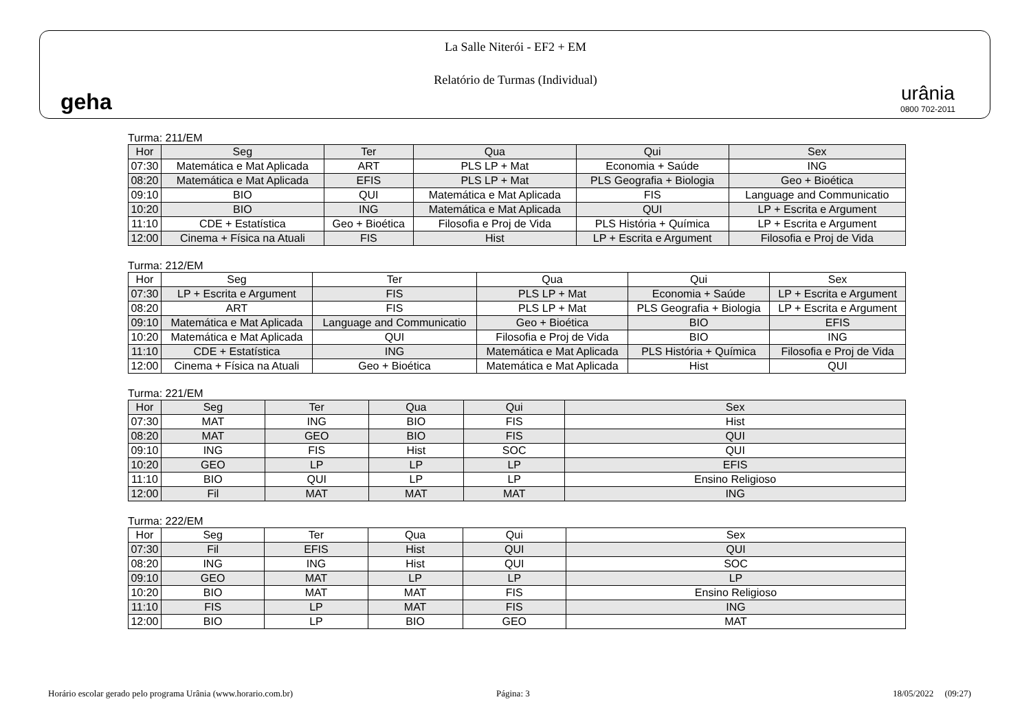geha
La Salle Niterói - EF2 + EM
Relatório de Turmas (Individual)
urânia
0800 702-2011
Turma: 211/EM
| Hor | Seg | Ter | Qua | Qui | Sex |
| --- | --- | --- | --- | --- | --- |
| 07:30 | Matemática e Mat Aplicada | ART | PLS LP + Mat | Economia + Saúde | ING |
| 08:20 | Matemática e Mat Aplicada | EFIS | PLS LP + Mat | PLS Geografia + Biologia | Geo + Bioética |
| 09:10 | BIO | QUI | Matemática e Mat Aplicada | FIS | Language and Communicatio |
| 10:20 | BIO | ING | Matemática e Mat Aplicada | QUI | LP + Escrita e Argument |
| 11:10 | CDE + Estatística | Geo + Bioética | Filosofia e Proj de Vida | PLS História + Química | LP + Escrita e Argument |
| 12:00 | Cinema + Física na Atuali | FIS | Hist | LP + Escrita e Argument | Filosofia e Proj de Vida |
Turma: 212/EM
| Hor | Seg | Ter | Qua | Qui | Sex |
| --- | --- | --- | --- | --- | --- |
| 07:30 | LP + Escrita e Argument | FIS | PLS LP + Mat | Economia + Saúde | LP + Escrita e Argument |
| 08:20 | ART | FIS | PLS LP + Mat | PLS Geografia + Biologia | LP + Escrita e Argument |
| 09:10 | Matemática e Mat Aplicada | Language and Communicatio | Geo + Bioética | BIO | EFIS |
| 10:20 | Matemática e Mat Aplicada | QUI | Filosofia e Proj de Vida | BIO | ING |
| 11:10 | CDE + Estatística | ING | Matemática e Mat Aplicada | PLS História + Química | Filosofia e Proj de Vida |
| 12:00 | Cinema + Física na Atuali | Geo + Bioética | Matemática e Mat Aplicada | Hist | QUI |
Turma: 221/EM
| Hor | Seg | Ter | Qua | Qui | Sex |
| --- | --- | --- | --- | --- | --- |
| 07:30 | MAT | ING | BIO | FIS | Hist |
| 08:20 | MAT | GEO | BIO | FIS | QUI |
| 09:10 | ING | FIS | Hist | SOC | QUI |
| 10:20 | GEO | LP | LP | LP | EFIS |
| 11:10 | BIO | QUI | LP | LP | Ensino Religioso |
| 12:00 | Fil | MAT | MAT | MAT | ING |
Turma: 222/EM
| Hor | Seg | Ter | Qua | Qui | Sex |
| --- | --- | --- | --- | --- | --- |
| 07:30 | Fil | EFIS | Hist | QUI | QUI |
| 08:20 | ING | ING | Hist | QUI | SOC |
| 09:10 | GEO | MAT | LP | LP | LP |
| 10:20 | BIO | MAT | MAT | FIS | Ensino Religioso |
| 11:10 | FIS | LP | MAT | FIS | ING |
| 12:00 | BIO | LP | BIO | GEO | MAT |
Horário escolar gerado pelo programa Urânia (www.horario.com.br)
Página: 3 18/05/2022 (09:27)